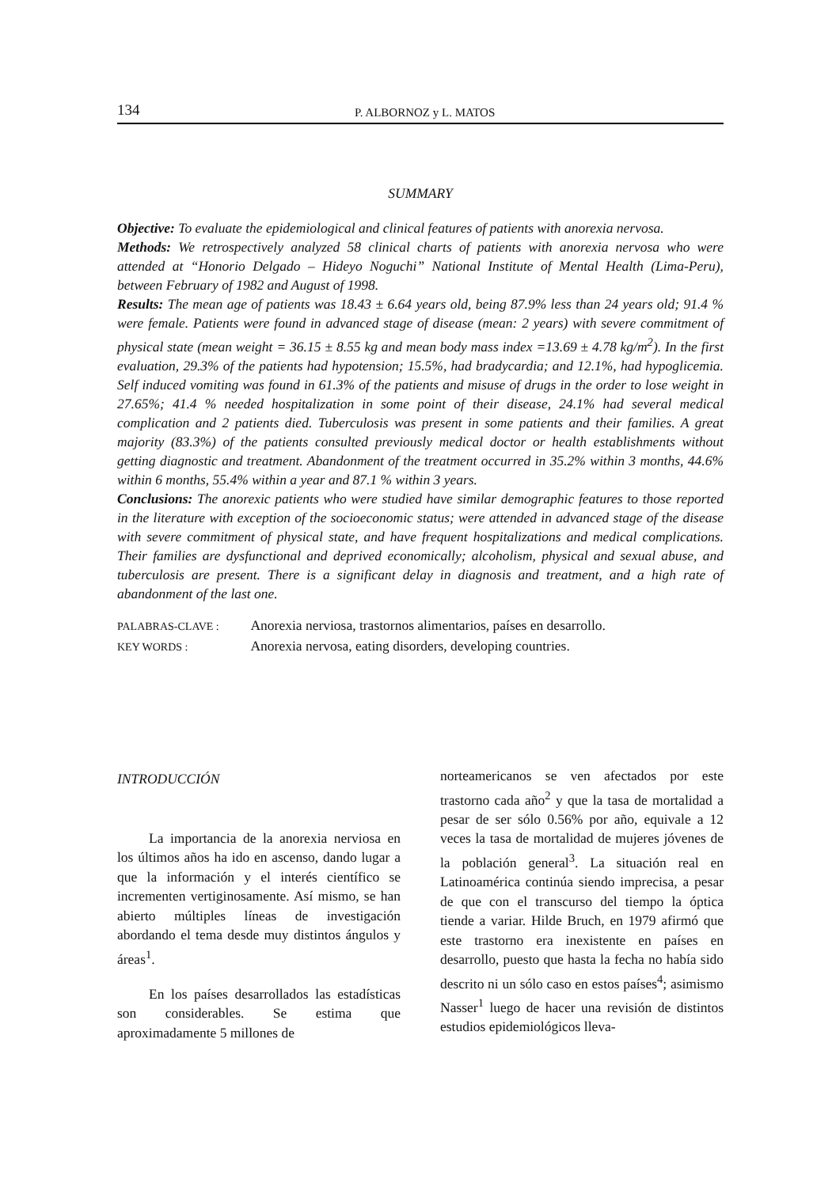134 P. ALBORNOZ y L. MATOS
SUMMARY
Objective: To evaluate the epidemiological and clinical features of patients with anorexia nervosa.
Methods: We retrospectively analyzed 58 clinical charts of patients with anorexia nervosa who were attended at “Honorio Delgado – Hideyo Noguchi” National Institute of Mental Health (Lima-Peru), between February of 1982 and August of 1998.
Results: The mean age of patients was 18.43 ± 6.64 years old, being 87.9% less than 24 years old; 91.4 % were female. Patients were found in advanced stage of disease (mean: 2 years) with severe commitment of physical state (mean weight = 36.15 ± 8.55 kg and mean body mass index =13.69 ± 4.78 kg/m<sup>2</sup>). In the first evaluation, 29.3% of the patients had hypotension; 15.5%, had bradycardia; and 12.1%, had hypoglicemia. Self induced vomiting was found in 61.3% of the patients and misuse of drugs in the order to lose weight in 27.65%; 41.4 % needed hospitalization in some point of their disease, 24.1% had several medical complication and 2 patients died. Tuberculosis was present in some patients and their families. A great majority (83.3%) of the patients consulted previously medical doctor or health establishments without getting diagnostic and treatment. Abandonment of the treatment occurred in 35.2% within 3 months, 44.6% within 6 months, 55.4% within a year and 87.1 % within 3 years.
Conclusions: The anorexic patients who were studied have similar demographic features to those reported in the literature with exception of the socioeconomic status; were attended in advanced stage of the disease with severe commitment of physical state, and have frequent hospitalizations and medical complications. Their families are dysfunctional and deprived economically; alcoholism, physical and sexual abuse, and tuberculosis are present. There is a significant delay in diagnosis and treatment, and a high rate of abandonment of the last one.
PALABRAS-CLAVE : Anorexia nerviosa, trastornos alimentarios, países en desarrollo.
KEY WORDS : Anorexia nervosa, eating disorders, developing countries.
INTRODUCCIÓN
La importancia de la anorexia nerviosa en los últimos años ha ido en ascenso, dando lugar a que la información y el interés científico se incrementen vertiginosamente. Así mismo, se han abierto múltiples líneas de investigación abordando el tema desde muy distintos ángulos y áreas<sup>1</sup>.
En los países desarrollados las estadísticas son considerables. Se estima que aproximadamente 5 millones de
norteamericanos se ven afectados por este trastorno cada año<sup>2</sup> y que la tasa de mortalidad a pesar de ser sólo 0.56% por año, equivale a 12 veces la tasa de mortalidad de mujeres jóvenes de la población general<sup>3</sup>. La situación real en Latinoamérica continúa siendo imprecisa, a pesar de que con el transcurso del tiempo la óptica tiende a variar. Hilde Bruch, en 1979 afirmó que este trastorno era inexistente en países en desarrollo, puesto que hasta la fecha no había sido descrito ni un sólo caso en estos países<sup>4</sup>; asimismo Nasser<sup>1</sup> luego de hacer una revisión de distintos estudios epidemiológicos lleva-